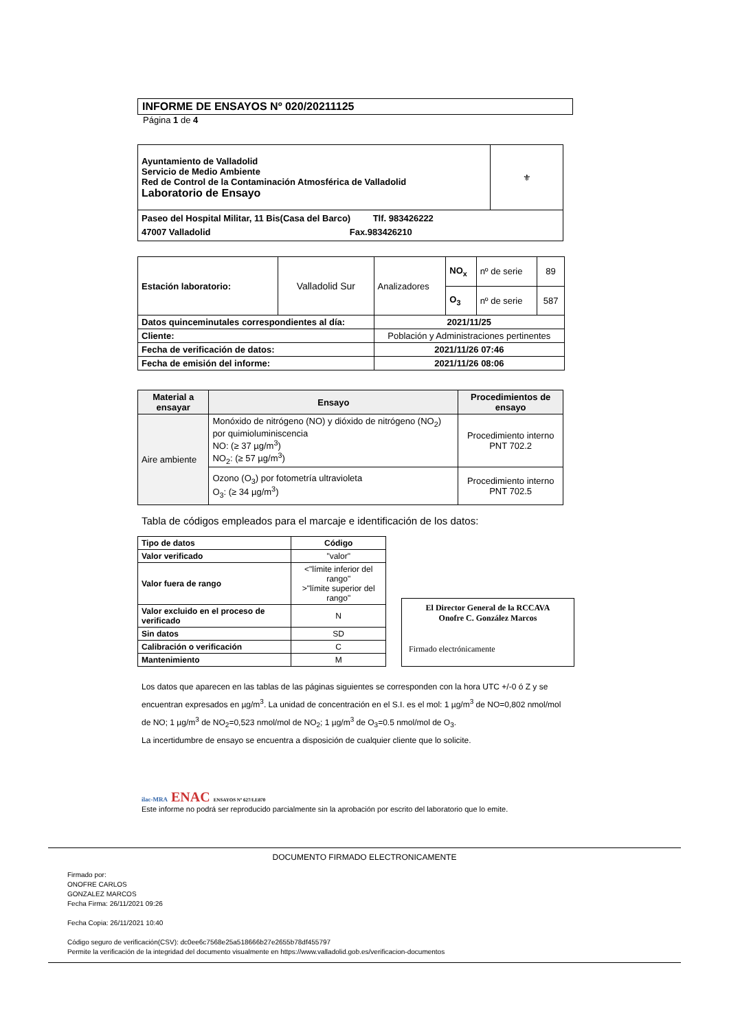INFORME DE ENSAYOS Nº 020/20211125
Página 1 de 4
| Ayuntamiento de Valladolid Servicio de Medio Ambiente Red de Control de la Contaminación Atmosférica de Valladolid Laboratorio de Ensayo | ⚜ |
| Paseo del Hospital Militar, 11 Bis(Casa del Barco) Tlf. 983426222 47007 Valladolid Fax.983426210 | |
| Estación laboratorio: | Valladolid Sur | Analizadores | NO<sub>x</sub> | nº de serie | 89 |
| | | | O<sub>3</sub> | nº de serie | 587 |
| Datos quinceminutales correspondientes al día: | | 2021/11/25 | | | |
| Cliente: | | Población y Administraciones pertinentes | | | |
| Fecha de verificación de datos: | | 2021/11/26 07:46 | | | |
| Fecha de emisión del informe: | | 2021/11/26 08:06 | | | |
| Material a ensayar | Ensayo | Procedimientos de ensayo |
| --- | --- | --- |
| Aire ambiente | Monóxido de nitrógeno (NO) y dióxido de nitrógeno (NO<sub>2</sub>) por quimioluminiscencia NO: (≥ 37 µg/m<sup>3</sup>) NO<sub>2</sub>: (≥ 57 µg/m<sup>3</sup>) | Procedimiento interno PNT 702.2 |
| | Ozono (O<sub>3</sub>) por fotometría ultravioleta O<sub>3</sub>: (≥ 34 µg/m<sup>3</sup>) | Procedimiento interno PNT 702.5 |
Tabla de códigos empleados para el marcaje e identificación de los datos:
| Tipo de datos | Código |
| --- | --- |
| Valor verificado | "valor" |
| Valor fuera de rango | <"límite inferior del rango" >"límite superior del rango" |
| Valor excluido en el proceso de verificado | N |
| Sin datos | SD |
| Calibración o verificación | C |
| Mantenimiento | M |
El Director General de la RCCAVA
Onofre C. González Marcos
Firmado electrónicamente
Los datos que aparecen en las tablas de las páginas siguientes se corresponden con la hora UTC +/-0 ó Z y se encuentran expresados en µg/m<sup>3</sup>. La unidad de concentración en el S.I. es el mol: 1 µg/m<sup>3</sup> de NO=0,802 nmol/mol de NO; 1 µg/m<sup>3</sup> de NO<sub>2</sub>=0,523 nmol/mol de NO<sub>2</sub>; 1 µg/m<sup>3</sup> de O<sub>3</sub>=0.5 nmol/mol de O<sub>3</sub>.
La incertidumbre de ensayo se encuentra a disposición de cualquier cliente que lo solicite.
ilac-MRA ENAC ENSAYOS Nº 627/LE870
Este informe no podrá ser reproducido parcialmente sin la aprobación por escrito del laboratorio que lo emite.
DOCUMENTO FIRMADO ELECTRONICAMENTE
Firmado por:
ONOFRE CARLOS
GONZALEZ MARCOS
Fecha Firma: 26/11/2021 09:26
Fecha Copia: 26/11/2021 10:40
Código seguro de verificación(CSV): dc0ee6c7568e25a518666b27e2655b78df455797
Permite la verificación de la integridad del documento visualmente en https://www.valladolid.gob.es/verificacion-documentos